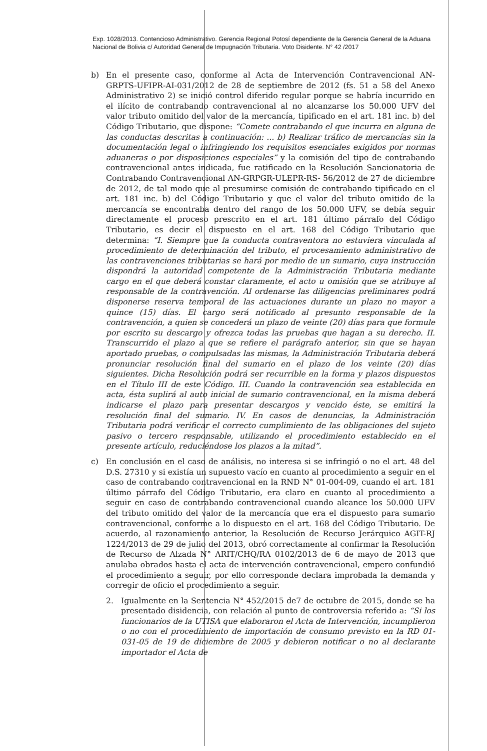Exp. 1028/2013. Contencioso Administrativo. Gerencia Regional Potosí dependiente de la Gerencia General de la Aduana Nacional de Bolivia c/ Autoridad General de Impugnación Tributaria. Voto Disidente. N° 42 /2017
b) En el presente caso, conforme al Acta de Intervención Contravencional AN-GRPTS-UFIPR-AI-031/2012 de 28 de septiembre de 2012 (fs. 51 a 58 del Anexo Administrativo 2) se inició control diferido regular porque se habría incurrido en el ilícito de contrabando contravencional al no alcanzarse los 50.000 UFV del valor tributo omitido del valor de la mercancía, tipificado en el art. 181 inc. b) del Código Tributario, que dispone: “Comete contrabando el que incurra en alguna de las conductas descritas a continuación: ... b) Realizar tráfico de mercancías sin la documentación legal o infringiendo los requisitos esenciales exigidos por normas aduaneras o por disposiciones especiales” y la comisión del tipo de contrabando contravencional antes indicada, fue ratificado en la Resolución Sancionatoria de Contrabando Contravencional AN-GRPGR-ULEPR-RS- 56/2012 de 27 de diciembre de 2012, de tal modo que al presumirse comisión de contrabando tipificado en el art. 181 inc. b) del Código Tributario y que el valor del tributo omitido de la mercancía se encontraba dentro del rango de los 50.000 UFV, se debía seguir directamente el proceso prescrito en el art. 181 último párrafo del Código Tributario, es decir el dispuesto en el art. 168 del Código Tributario que determina: “I. Siempre que la conducta contraventora no estuviera vinculada al procedimiento de determinación del tributo, el procesamiento administrativo de las contravenciones tributarias se hará por medio de un sumario, cuya instrucción dispondrá la autoridad competente de la Administración Tributaria mediante cargo en el que deberá constar claramente, el acto u omisión que se atribuye al responsable de la contravención. Al ordenarse las diligencias preliminares podrá disponerse reserva temporal de las actuaciones durante un plazo no mayor a quince (15) días. El cargo será notificado al presunto responsable de la contravención, a quien se concederá un plazo de veinte (20) días para que formule por escrito su descargo y ofrezca todas las pruebas que hagan a su derecho. II. Transcurrido el plazo a que se refiere el parágrafo anterior, sin que se hayan aportado pruebas, o compulsadas las mismas, la Administración Tributaria deberá pronunciar resolución final del sumario en el plazo de los veinte (20) días siguientes. Dicha Resolución podrá ser recurrible en la forma y plazos dispuestos en el Título III de este Código. III. Cuando la contravención sea establecida en acta, ésta suplirá al auto inicial de sumario contravencional, en la misma deberá indicarse el plazo para presentar descargos y vencido éste, se emitirá la resolución final del sumario. IV. En casos de denuncias, la Administración Tributaria podrá verificar el correcto cumplimiento de las obligaciones del sujeto pasivo o tercero responsable, utilizando el procedimiento establecido en el presente artículo, reduciéndose los plazos a la mitad”.
c) En conclusión en el caso de análisis, no interesa si se infringió o no el art. 48 del D.S. 27310 y si existía un supuesto vacío en cuanto al procedimiento a seguir en el caso de contrabando contravencional en la RND N° 01-004-09, cuando el art. 181 último párrafo del Código Tributario, era claro en cuanto al procedimiento a seguir en caso de contrabando contravencional cuando alcance los 50.000 UFV del tributo omitido del valor de la mercancía que era el dispuesto para sumario contravencional, conforme a lo dispuesto en el art. 168 del Código Tributario. De acuerdo, al razonamiento anterior, la Resolución de Recurso Jerárquico AGIT-RJ 1224/2013 de 29 de julio del 2013, obró correctamente al confirmar la Resolución de Recurso de Alzada N° ARIT/CHQ/RA 0102/2013 de 6 de mayo de 2013 que anulaba obrados hasta el acta de intervención contravencional, empero confundió el procedimiento a seguir, por ello corresponde declara improbada la demanda y corregir de oficio el procedimiento a seguir.
2. Igualmente en la Sentencia N° 452/2015 de7 de octubre de 2015, donde se ha presentado disidencia, con relación al punto de controversia referido a: “Si los funcionarios de la UTISA que elaboraron el Acta de Intervención, incumplieron o no con el procedimiento de importación de consumo previsto en la RD 01-031-05 de 19 de diciembre de 2005 y debieron notificar o no al declarante importador el Acta de